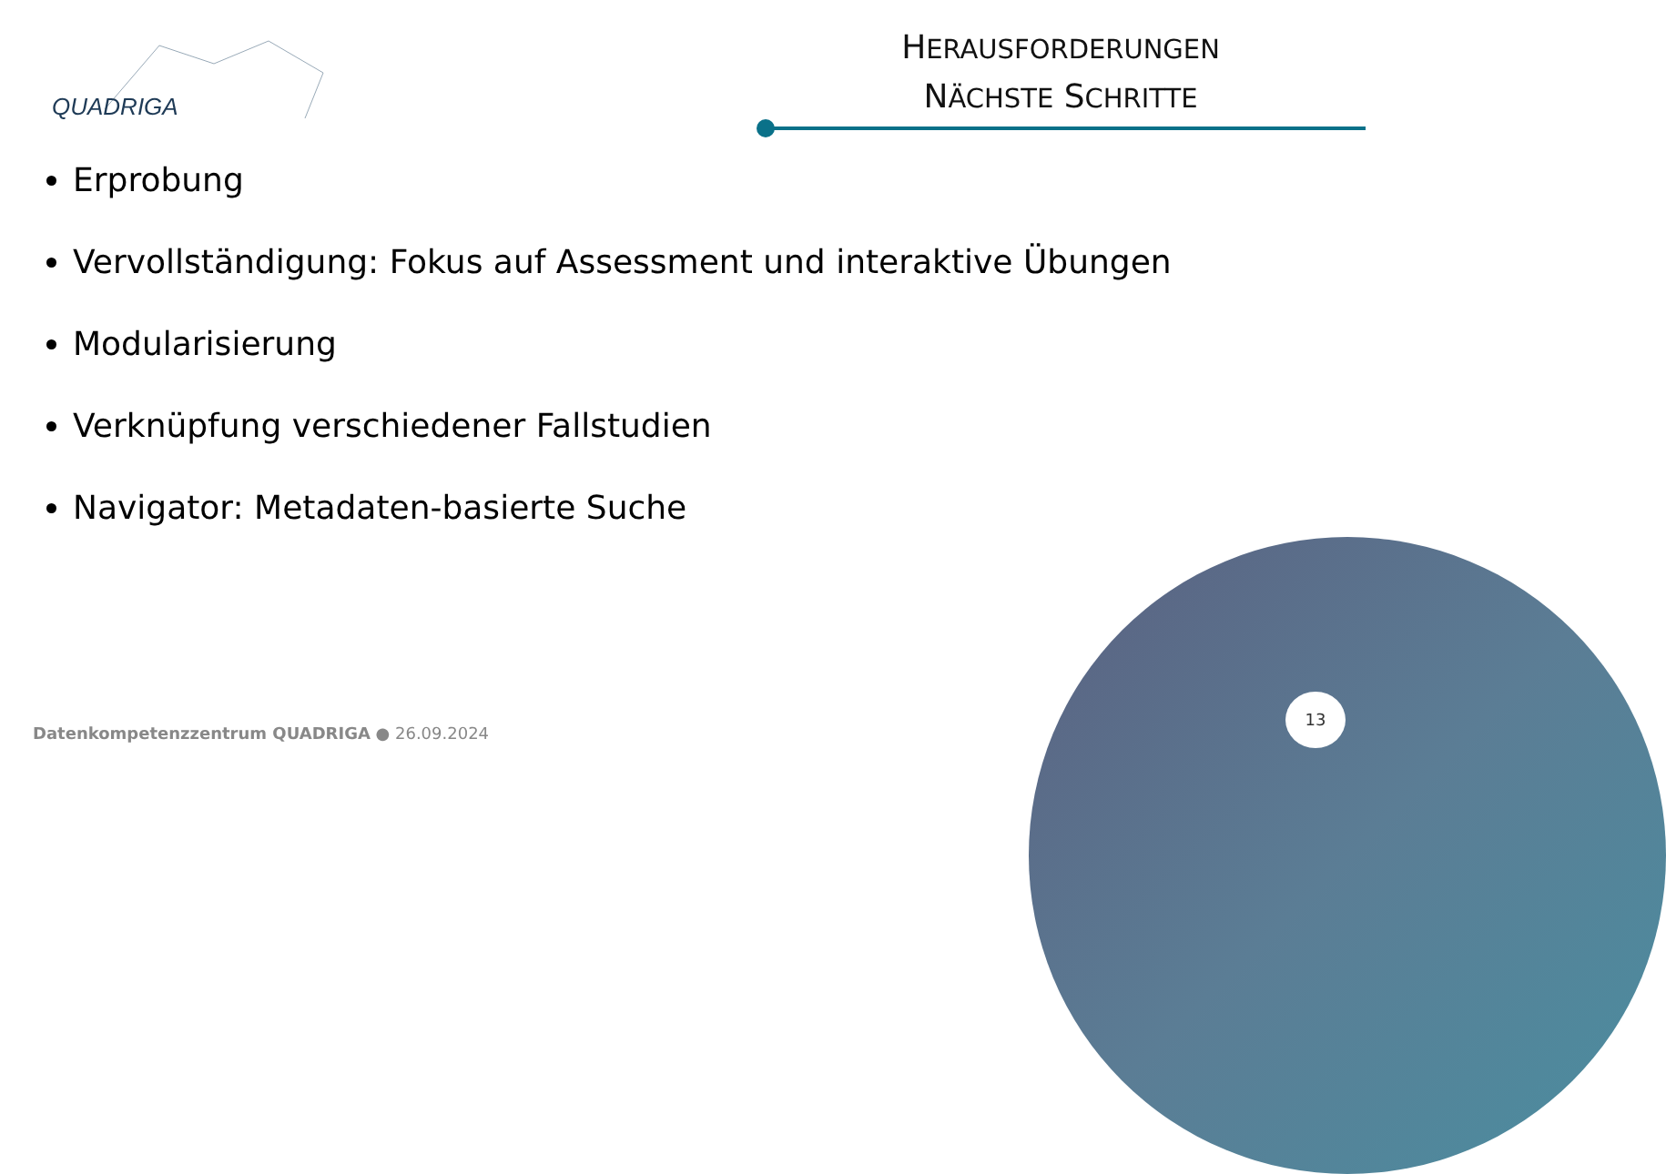QUADRIGA
HERAUSFORDERUNGEN
NÄCHSTE SCHRITTE
Erprobung
Vervollständigung: Fokus auf Assessment und interaktive Übungen
Modularisierung
Verknüpfung verschiedener Fallstudien
Navigator: Metadaten-basierte Suche
13
Datenkompetenzzentrum QUADRIGA ● 26.09.2024